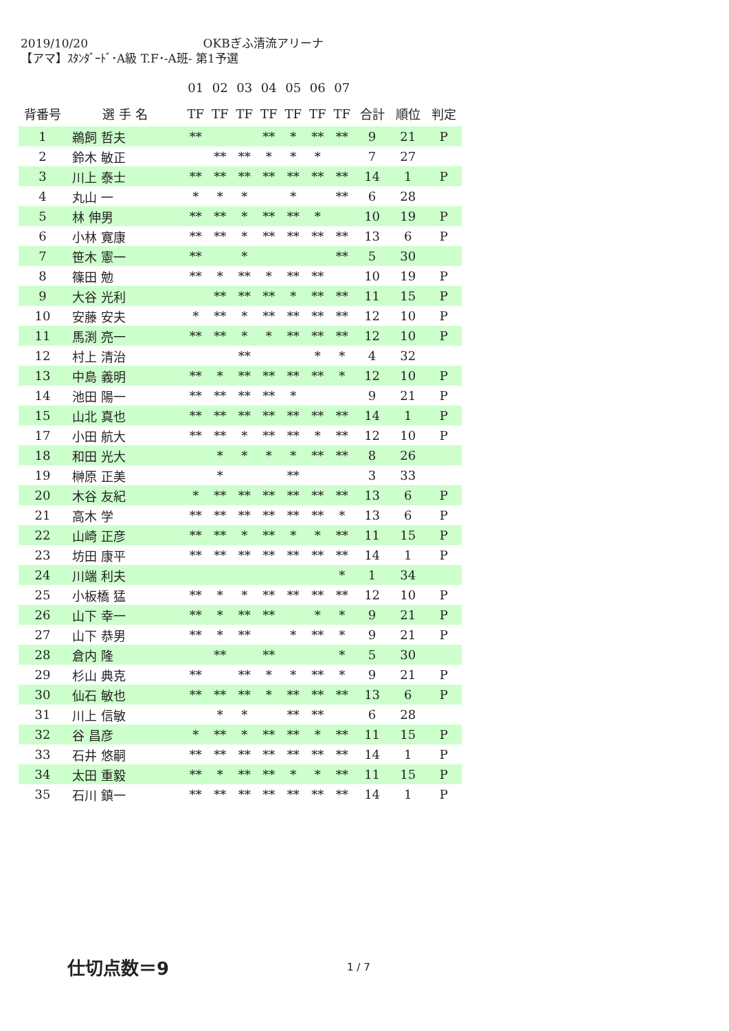2019/10/20 OKBぎふ清流アリーナ
【アマ】ｽﾀﾝﾀﾞｰﾄﾞ･A級 T.F･-A班- 第1予選
| | | 01 | 02 | 03 | 04 | 05 | 06 | 07 | | | |
| --- | --- | --- | --- | --- | --- | --- | --- | --- | --- | --- | --- |
| 背番号 | 選 手 名 | TF | TF | TF | TF | TF | TF | TF | 合計 | 順位 | 判定 |
| 1 | 鵜飼 哲夫 | ** | | | ** | * | ** | ** | 9 | 21 | P |
| 2 | 鈴木 敏正 | | ** | ** | * | * | * | | 7 | 27 | |
| 3 | 川上 泰士 | ** | ** | ** | ** | ** | ** | ** | 14 | 1 | P |
| 4 | 丸山 一 | * | * | * | | * | | ** | 6 | 28 | |
| 5 | 林 伸男 | ** | ** | * | ** | ** | * | | 10 | 19 | P |
| 6 | 小林 寛康 | ** | ** | * | ** | ** | ** | ** | 13 | 6 | P |
| 7 | 笹木 憲一 | ** | | * | | | | ** | 5 | 30 | |
| 8 | 篠田 勉 | ** | * | ** | * | ** | ** | | 10 | 19 | P |
| 9 | 大谷 光利 | | ** | ** | ** | * | ** | ** | 11 | 15 | P |
| 10 | 安藤 安夫 | * | ** | * | ** | ** | ** | ** | 12 | 10 | P |
| 11 | 馬渕 亮一 | ** | ** | * | * | ** | ** | ** | 12 | 10 | P |
| 12 | 村上 清治 | | | ** | | | * | * | 4 | 32 | |
| 13 | 中島 義明 | ** | * | ** | ** | ** | ** | * | 12 | 10 | P |
| 14 | 池田 陽一 | ** | ** | ** | ** | * | | | 9 | 21 | P |
| 15 | 山北 真也 | ** | ** | ** | ** | ** | ** | ** | 14 | 1 | P |
| 17 | 小田 航大 | ** | ** | * | ** | ** | * | ** | 12 | 10 | P |
| 18 | 和田 光大 | | * | * | * | * | ** | ** | 8 | 26 | |
| 19 | 榊原 正美 | | * | | | ** | | | 3 | 33 | |
| 20 | 木谷 友紀 | * | ** | ** | ** | ** | ** | ** | 13 | 6 | P |
| 21 | 高木 学 | ** | ** | ** | ** | ** | ** | * | 13 | 6 | P |
| 22 | 山崎 正彦 | ** | ** | * | ** | * | * | ** | 11 | 15 | P |
| 23 | 坊田 康平 | ** | ** | ** | ** | ** | ** | ** | 14 | 1 | P |
| 24 | 川端 利夫 | | | | | | | * | 1 | 34 | |
| 25 | 小板橋 猛 | ** | * | * | ** | ** | ** | ** | 12 | 10 | P |
| 26 | 山下 幸一 | ** | * | ** | ** | | * | * | 9 | 21 | P |
| 27 | 山下 恭男 | ** | * | ** | | * | ** | * | 9 | 21 | P |
| 28 | 倉内 隆 | | ** | | ** | | | * | 5 | 30 | |
| 29 | 杉山 典克 | ** | | ** | * | * | ** | * | 9 | 21 | P |
| 30 | 仙石 敏也 | ** | ** | ** | * | ** | ** | ** | 13 | 6 | P |
| 31 | 川上 信敏 | | * | * | | ** | ** | | 6 | 28 | |
| 32 | 谷 昌彦 | * | ** | * | ** | ** | * | ** | 11 | 15 | P |
| 33 | 石井 悠嗣 | ** | ** | ** | ** | ** | ** | ** | 14 | 1 | P |
| 34 | 太田 重毅 | ** | * | ** | ** | * | * | ** | 11 | 15 | P |
| 35 | 石川 鎮一 | ** | ** | ** | ** | ** | ** | ** | 14 | 1 | P |
仕切点数＝9 1 / 7